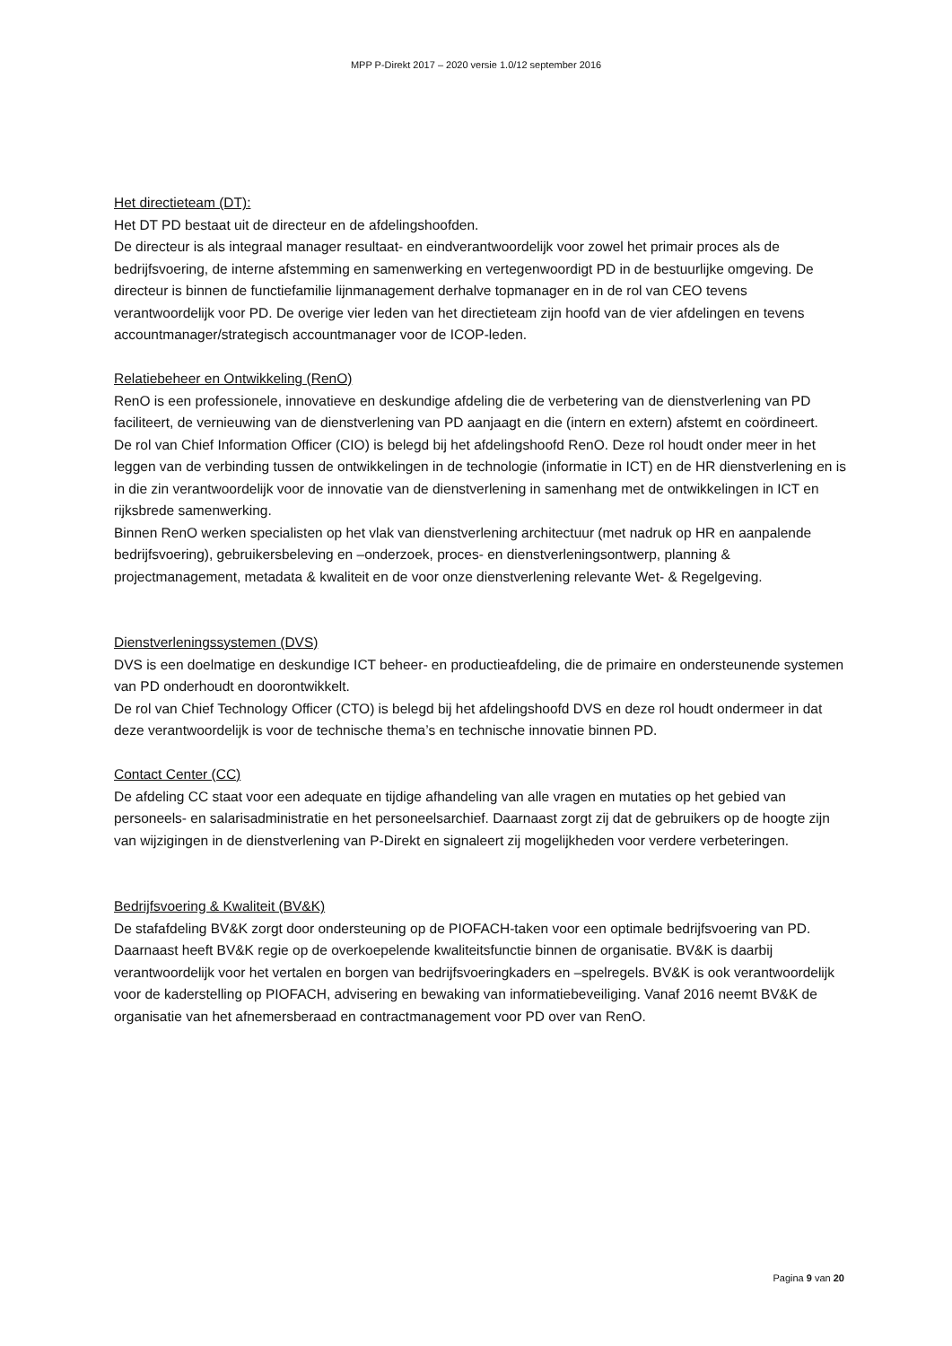MPP P-Direkt 2017 – 2020 versie 1.0/12 september 2016
Het directieteam (DT):
Het DT PD bestaat uit de directeur en de afdelingshoofden.
De directeur is als integraal manager resultaat- en eindverantwoordelijk voor zowel het primair proces als de bedrijfsvoering, de interne afstemming en samenwerking en vertegenwoordigt PD in de bestuurlijke omgeving. De directeur is binnen de functiefamilie lijnmanagement derhalve topmanager en in de rol van CEO tevens verantwoordelijk voor PD. De overige vier leden van het directieteam zijn hoofd van de vier afdelingen en tevens accountmanager/strategisch accountmanager voor de ICOP-leden.
Relatiebeheer en Ontwikkeling (RenO)
RenO is een professionele, innovatieve en deskundige afdeling die de verbetering van de dienstverlening van PD faciliteert, de vernieuwing van de dienstverlening van PD aanjaagt en die (intern en extern) afstemt en coördineert.
De rol van Chief Information Officer (CIO) is belegd bij het afdelingshoofd RenO. Deze rol houdt onder meer in het leggen van de verbinding tussen de ontwikkelingen in de technologie (informatie in ICT) en de HR dienstverlening en is in die zin verantwoordelijk voor de innovatie van de dienstverlening in samenhang met de ontwikkelingen in ICT en rijksbrede samenwerking.
Binnen RenO werken specialisten op het vlak van dienstverlening architectuur (met nadruk op HR en aanpalende bedrijfsvoering), gebruikersbeleving en –onderzoek, proces- en dienstverleningsontwerp, planning & projectmanagement, metadata & kwaliteit en de voor onze dienstverlening relevante Wet- & Regelgeving.
Dienstverleningssystemen (DVS)
DVS is een doelmatige en deskundige ICT beheer- en productieafdeling, die de primaire en ondersteunende systemen van PD onderhoudt en doorontwikkelt.
De rol van Chief Technology Officer (CTO) is belegd bij het afdelingshoofd DVS en deze rol houdt ondermeer in dat deze verantwoordelijk is voor de technische thema’s en technische innovatie binnen PD.
Contact Center (CC)
De afdeling CC staat voor een adequate en tijdige afhandeling van alle vragen en mutaties op het gebied van personeels- en salarisadministratie en het personeelsarchief. Daarnaast zorgt zij dat de gebruikers op de hoogte zijn van wijzigingen in de dienstverlening van P-Direkt en signaleert zij mogelijkheden voor verdere verbeteringen.
Bedrijfsvoering & Kwaliteit (BV&K)
De stafafdeling BV&K zorgt door ondersteuning op de PIOFACH-taken voor een optimale bedrijfsvoering van PD. Daarnaast heeft BV&K regie op de overkoepelende kwaliteitsfunctie binnen de organisatie. BV&K is daarbij verantwoordelijk voor het vertalen en borgen van bedrijfsvoeringkaders en –spelregels. BV&K is ook verantwoordelijk voor de kaderstelling op PIOFACH, advisering en bewaking van informatiebeveiliging. Vanaf 2016 neemt BV&K de organisatie van het afnemersberaad en contractmanagement voor PD over van RenO.
Pagina 9 van 20